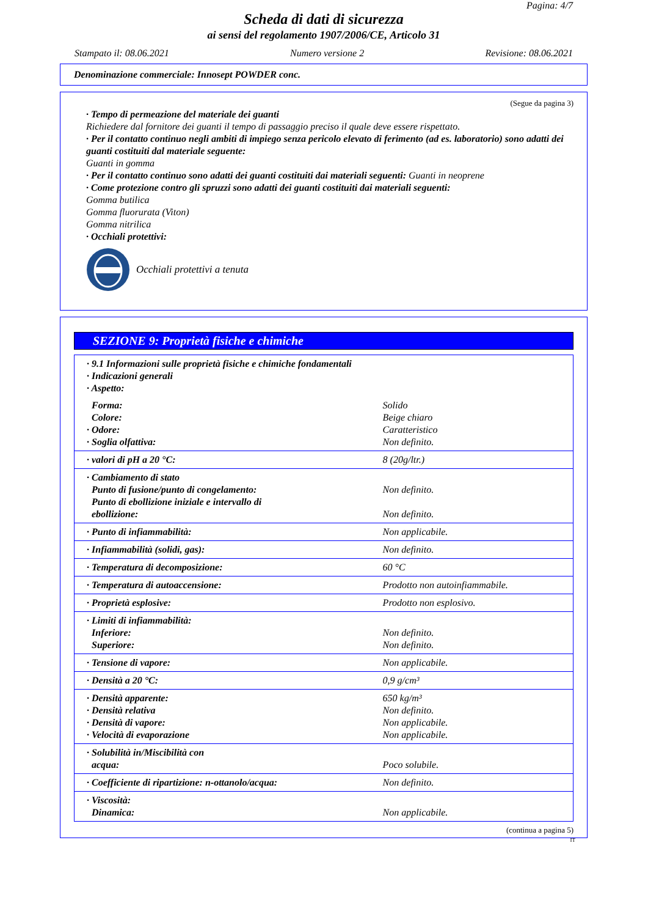Pagina: 4/7
Scheda di dati di sicurezza
ai sensi del regolamento 1907/2006/CE, Articolo 31
Stampato il: 08.06.2021 Numero versione 2 Revisione: 08.06.2021
Denominazione commerciale: Innosept POWDER conc.
(Segue da pagina 3)
· Tempo di permeazione del materiale dei guanti
Richiedere dal fornitore dei guanti il tempo di passaggio preciso il quale deve essere rispettato.
· Per il contatto continuo negli ambiti di impiego senza pericolo elevato di ferimento (ad es. laboratorio) sono adatti dei guanti costituiti dal materiale seguente:
Guanti in gomma
· Per il contatto continuo sono adatti dei guanti costituiti dai materiali seguenti: Guanti in neoprene
· Come protezione contro gli spruzzi sono adatti dei guanti costituiti dai materiali seguenti:
Gomma butilica
Gomma fluorurata (Viton)
Gomma nitrilica
· Occhiali protettivi:
Occhiali protettivi a tenuta
SEZIONE 9: Proprietà fisiche e chimiche
| · 9.1 Informazioni sulle proprietà fisiche e chimiche fondamentali · Indicazioni generali · Aspetto: | |
| Forma: Colore: · Odore: · Soglia olfattiva: | Solido Beige chiaro Caratteristico Non definito. |
| · valori di pH a 20 °C: | 8 (20g/ltr.) |
| · Cambiamento di stato Punto di fusione/punto di congelamento: Punto di ebollizione iniziale e intervallo di ebollizione: | Non definito. Non definito. |
| · Punto di infiammabilità: | Non applicabile. |
| · Infiammabilità (solidi, gas): | Non definito. |
| · Temperatura di decomposizione: | 60 °C |
| · Temperatura di autoaccensione: | Prodotto non autoinfiammabile. |
| · Proprietà esplosive: | Prodotto non esplosivo. |
| · Limiti di infiammabilità: Inferiore: Superiore: | Non definito. Non definito. |
| · Tensione di vapore: | Non applicabile. |
| · Densità a 20 °C: | 0,9 g/cm³ |
| · Densità apparente: · Densità relativa · Densità di vapore: · Velocità di evaporazione | 650 kg/m³ Non definito. Non applicabile. Non applicabile. |
| · Solubilità in/Miscibilità con acqua: | Poco solubile. |
| · Coefficiente di ripartizione: n-ottanolo/acqua: | Non definito. |
| · Viscosità: Dinamica: | Non applicabile. |
(continua a pagina 5)
IT